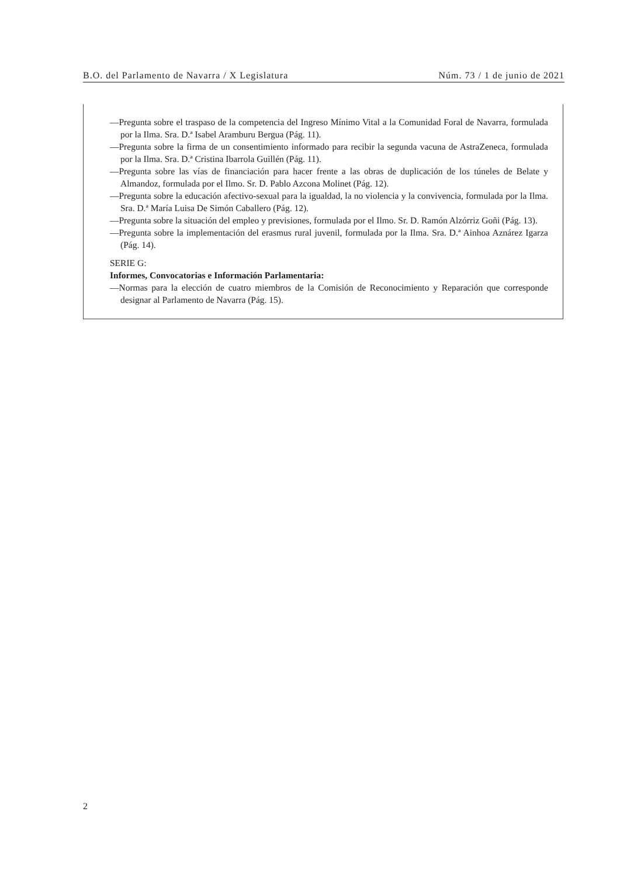B.O. del Parlamento de Navarra / X Legislatura Núm. 73 / 1 de junio de 2021
—Pregunta sobre el traspaso de la competencia del Ingreso Mínimo Vital a la Comunidad Foral de Navarra, formulada por la Ilma. Sra. D.ª Isabel Aramburu Bergua (Pág. 11).
—Pregunta sobre la firma de un consentimiento informado para recibir la segunda vacuna de AstraZeneca, formulada por la Ilma. Sra. D.ª Cristina Ibarrola Guillén (Pág. 11).
—Pregunta sobre las vías de financiación para hacer frente a las obras de duplicación de los túneles de Belate y Almandoz, formulada por el Ilmo. Sr. D. Pablo Azcona Molinet (Pág. 12).
—Pregunta sobre la educación afectivo-sexual para la igualdad, la no violencia y la convivencia, formulada por la Ilma. Sra. D.ª María Luisa De Simón Caballero (Pág. 12).
—Pregunta sobre la situación del empleo y previsiones, formulada por el Ilmo. Sr. D. Ramón Alzórriz Goñi (Pág. 13).
—Pregunta sobre la implementación del erasmus rural juvenil, formulada por la Ilma. Sra. D.ª Ainhoa Aznárez Igarza (Pág. 14).
SERIE G:
Informes, Convocatorias e Información Parlamentaria:
—Normas para la elección de cuatro miembros de la Comisión de Reconocimiento y Reparación que corresponde designar al Parlamento de Navarra (Pág. 15).
2